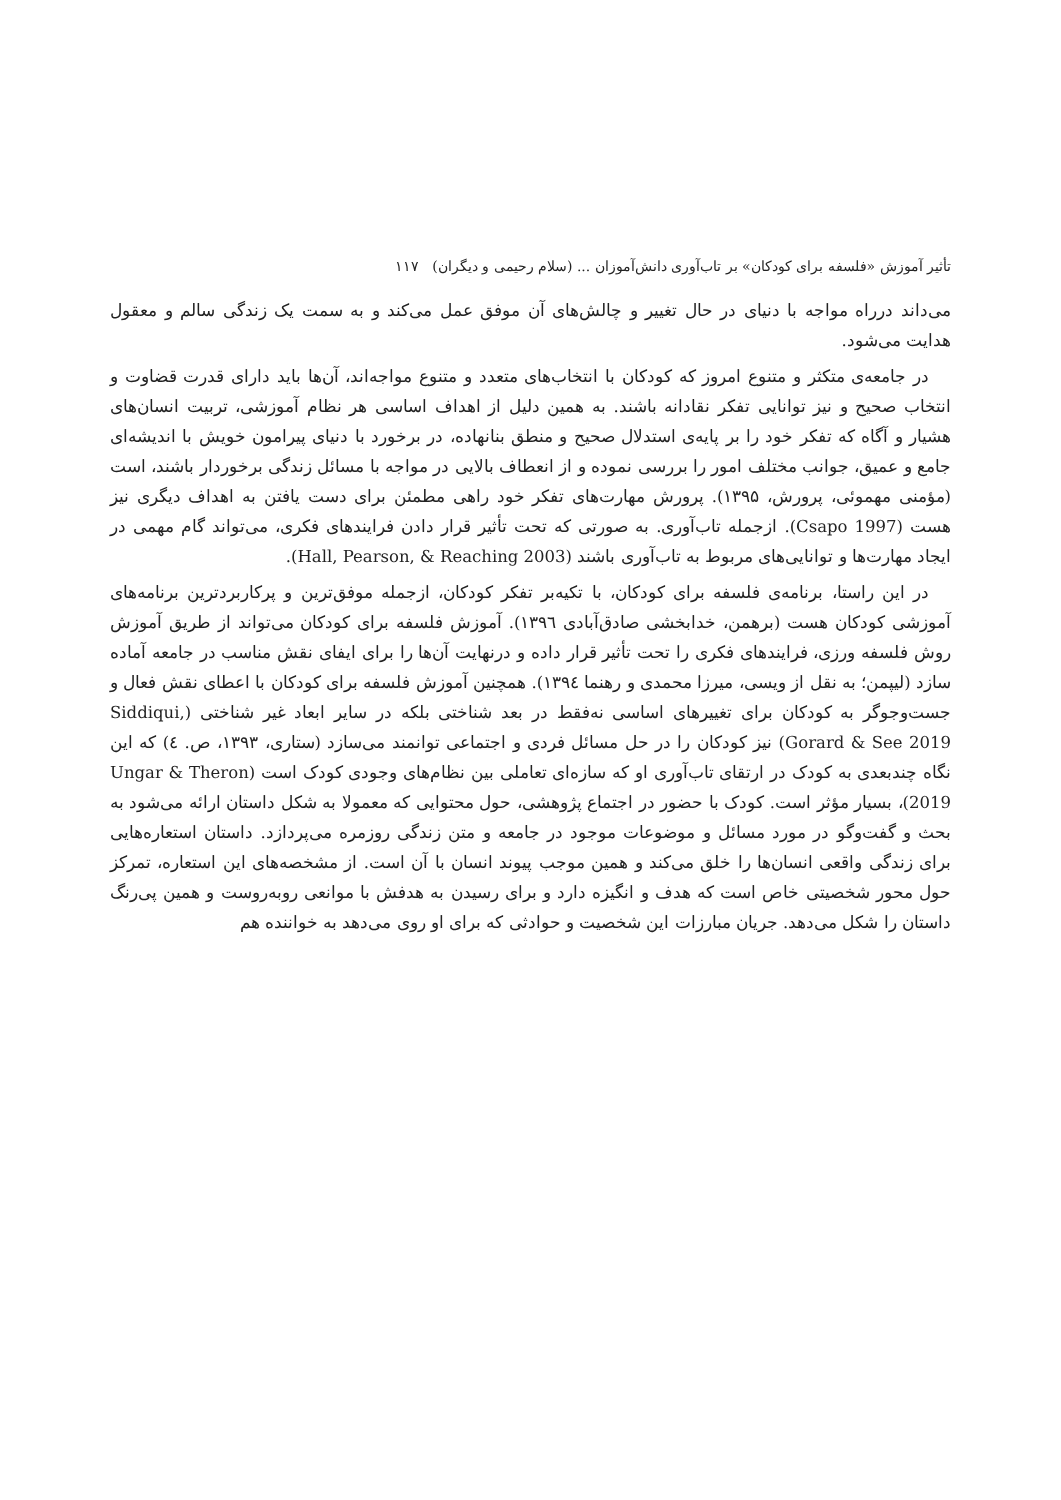تأثیر آموزش «فلسفه برای کودکان» بر تاب‌آوری دانش‌آموزان ... (سلام رحیمی و دیگران) ۱۱۷
می‌داند درراه مواجه با دنیای در حال تغییر و چالش‌های آن موفق عمل می‌کند و به سمت یک زندگی سالم و معقول هدایت می‌شود.
در جامعه‌ی متکثر و متنوع امروز که کودکان با انتخاب‌های متعدد و متنوع مواجه‌اند، آن‌ها باید دارای قدرت قضاوت و انتخاب صحیح و نیز توانایی تفکر نقادانه باشند. به همین دلیل از اهداف اساسی هر نظام آموزشی، تربیت انسان‌های هشیار و آگاه که تفکر خود را بر پایه‌ی استدلال صحیح و منطق بنانهاده، در برخورد با دنیای پیرامون خویش با اندیشه‌ای جامع و عمیق، جوانب مختلف امور را بررسی نموده و از انعطاف بالایی در مواجه با مسائل زندگی برخوردار باشند، است (مؤمنی مهموئی، پرورش، ۱۳۹۵). پرورش مهارت‌های تفکر خود راهی مطمئن برای دست یافتن به اهداف دیگری نیز هست (Csapo 1997). ازجمله تاب‌آوری. به صورتی که تحت تأثیر قرار دادن فرایندهای فکری، می‌تواند گام مهمی در ایجاد مهارت‌ها و توانایی‌های مربوط به تاب‌آوری باشند (Hall, Pearson, & Reaching 2003).
در این راستا، برنامه‌ی فلسفه برای کودکان، با تکیه‌بر تفکر کودکان، ازجمله موفق‌ترین و پرکاربردترین برنامه‌های آموزشی کودکان هست (برهمن، خدابخشی صادق‌آبادی ۱۳۹٦). آموزش فلسفه برای کودکان می‌تواند از طریق آموزش روش فلسفه ورزی، فرایندهای فکری را تحت تأثیر قرار داده و درنهایت آن‌ها را برای ایفای نقش مناسب در جامعه آماده سازد (لیپمن؛ به نقل از ویسی، میرزا محمدی و رهنما ۱۳۹٤). همچنین آموزش فلسفه برای کودکان با اعطای نقش فعال و جست‌وجوگر به کودکان برای تغییرهای اساسی نه‌فقط در بعد شناختی بلکه در سایر ابعاد غیر شناختی (Siddiqui, Gorard & See 2019) نیز کودکان را در حل مسائل فردی و اجتماعی توانمند می‌سازد (ستاری، ۱۳۹۳، ص. ٤) که این نگاه چندبعدی به کودک در ارتقای تاب‌آوری او که سازه‌ای تعاملی بین نظام‌های وجودی کودک است (Ungar & Theron 2019)، بسیار مؤثر است. کودک با حضور در اجتماع پژوهشی، حول محتوایی که معمولا به شکل داستان ارائه می‌شود به بحث و گفت‌وگو در مورد مسائل و موضوعات موجود در جامعه و متن زندگی روزمره می‌پردازد. داستان استعاره‌هایی برای زندگی واقعی انسان‌ها را خلق می‌کند و همین موجب پیوند انسان با آن است. از مشخصه‌های این استعاره، تمرکز حول محور شخصیتی خاص است که هدف و انگیزه دارد و برای رسیدن به هدفش با موانعی روبه‌روست و همین پی‌رنگ داستان را شکل می‌دهد. جریان مبارزات این شخصیت و حوادثی که برای او روی می‌دهد به خواننده هم